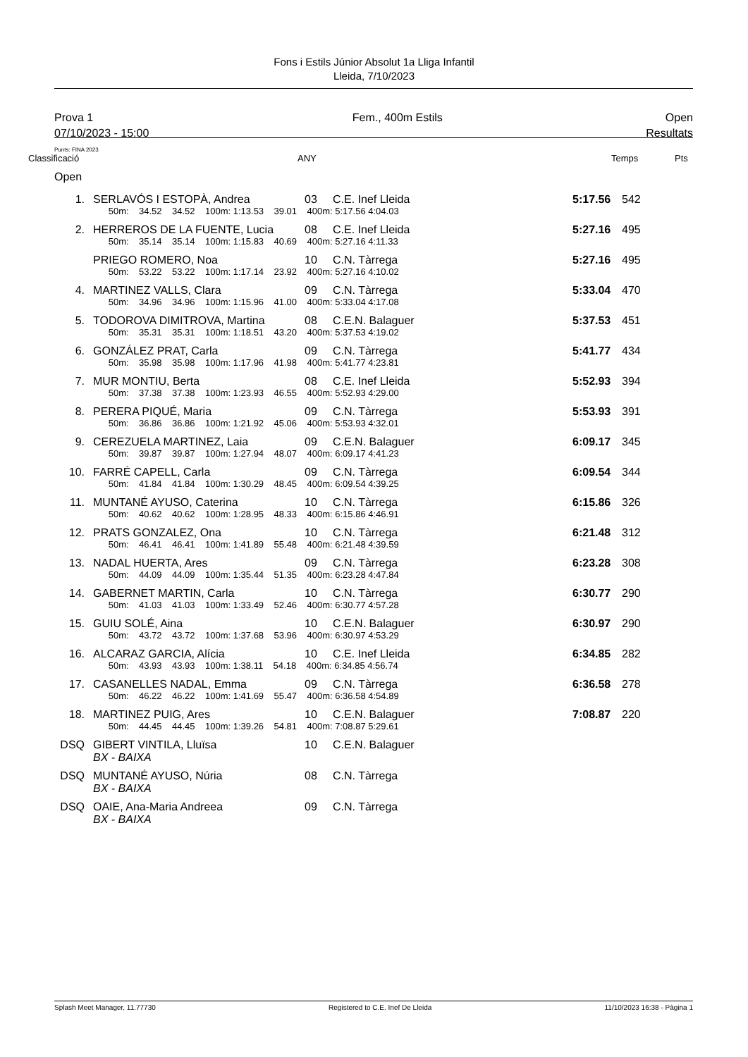Fons i Estils Júnior Absolut 1a Lliga Infantil
Lleida, 7/10/2023
Prova 1
07/10/2023 - 15:00
Fem., 400m Estils Open
Resultats
Punts: FINA 2023
| Classificació | | ANY | | Temps | Pts |
| Open | | | | | |
| 1. | SERLAVÓS I ESTOPÀ, Andrea | 03 | C.E. Inef Lleida | 5:17.56 | 542 |
| | 50m: 34.52 34.52 100m: 1:13.53 39.01 400m: 5:17.56 4:04.03 | | | | |
| 2. | HERREROS DE LA FUENTE, Lucia | 08 | C.E. Inef Lleida | 5:27.16 | 495 |
| | 50m: 35.14 35.14 100m: 1:15.83 40.69 400m: 5:27.16 4:11.33 | | | | |
| | PRIEGO ROMERO, Noa | 10 | C.N. Tàrrega | 5:27.16 | 495 |
| | 50m: 53.22 53.22 100m: 1:17.14 23.92 400m: 5:27.16 4:10.02 | | | | |
| 4. | MARTINEZ VALLS, Clara | 09 | C.N. Tàrrega | 5:33.04 | 470 |
| | 50m: 34.96 34.96 100m: 1:15.96 41.00 400m: 5:33.04 4:17.08 | | | | |
| 5. | TODOROVA DIMITROVA, Martina | 08 | C.E.N. Balaguer | 5:37.53 | 451 |
| | 50m: 35.31 35.31 100m: 1:18.51 43.20 400m: 5:37.53 4:19.02 | | | | |
| 6. | GONZÁLEZ PRAT, Carla | 09 | C.N. Tàrrega | 5:41.77 | 434 |
| | 50m: 35.98 35.98 100m: 1:17.96 41.98 400m: 5:41.77 4:23.81 | | | | |
| 7. | MUR MONTIU, Berta | 08 | C.E. Inef Lleida | 5:52.93 | 394 |
| | 50m: 37.38 37.38 100m: 1:23.93 46.55 400m: 5:52.93 4:29.00 | | | | |
| 8. | PERERA PIQUÉ, Maria | 09 | C.N. Tàrrega | 5:53.93 | 391 |
| | 50m: 36.86 36.86 100m: 1:21.92 45.06 400m: 5:53.93 4:32.01 | | | | |
| 9. | CEREZUELA MARTINEZ, Laia | 09 | C.E.N. Balaguer | 6:09.17 | 345 |
| | 50m: 39.87 39.87 100m: 1:27.94 48.07 400m: 6:09.17 4:41.23 | | | | |
| 10. | FARRÉ CAPELL, Carla | 09 | C.N. Tàrrega | 6:09.54 | 344 |
| | 50m: 41.84 41.84 100m: 1:30.29 48.45 400m: 6:09.54 4:39.25 | | | | |
| 11. | MUNTANÉ AYUSO, Caterina | 10 | C.N. Tàrrega | 6:15.86 | 326 |
| | 50m: 40.62 40.62 100m: 1:28.95 48.33 400m: 6:15.86 4:46.91 | | | | |
| 12. | PRATS GONZALEZ, Ona | 10 | C.N. Tàrrega | 6:21.48 | 312 |
| | 50m: 46.41 46.41 100m: 1:41.89 55.48 400m: 6:21.48 4:39.59 | | | | |
| 13. | NADAL HUERTA, Ares | 09 | C.N. Tàrrega | 6:23.28 | 308 |
| | 50m: 44.09 44.09 100m: 1:35.44 51.35 400m: 6:23.28 4:47.84 | | | | |
| 14. | GABERNET MARTIN, Carla | 10 | C.N. Tàrrega | 6:30.77 | 290 |
| | 50m: 41.03 41.03 100m: 1:33.49 52.46 400m: 6:30.77 4:57.28 | | | | |
| 15. | GUIU SOLÉ, Aina | 10 | C.E.N. Balaguer | 6:30.97 | 290 |
| | 50m: 43.72 43.72 100m: 1:37.68 53.96 400m: 6:30.97 4:53.29 | | | | |
| 16. | ALCARAZ GARCIA, Alícia | 10 | C.E. Inef Lleida | 6:34.85 | 282 |
| | 50m: 43.93 43.93 100m: 1:38.11 54.18 400m: 6:34.85 4:56.74 | | | | |
| 17. | CASANELLES NADAL, Emma | 09 | C.N. Tàrrega | 6:36.58 | 278 |
| | 50m: 46.22 46.22 100m: 1:41.69 55.47 400m: 6:36.58 4:54.89 | | | | |
| 18. | MARTINEZ PUIG, Ares | 10 | C.E.N. Balaguer | 7:08.87 | 220 |
| | 50m: 44.45 44.45 100m: 1:39.26 54.81 400m: 7:08.87 5:29.61 | | | | |
| DSQ | GIBERT VINTILA, Lluïsa | 10 | C.E.N. Balaguer | | |
| | BX - BAIXA | | | | |
| DSQ | MUNTANÉ AYUSO, Núria | 08 | C.N. Tàrrega | | |
| | BX - BAIXA | | | | |
| DSQ | OAIE, Ana-Maria Andreea | 09 | C.N. Tàrrega | | |
| | BX - BAIXA | | | | |
Splash Meet Manager, 11.77730 Registered to C.E. Inef De Lleida 11/10/2023 16:38 - Pàgina 1